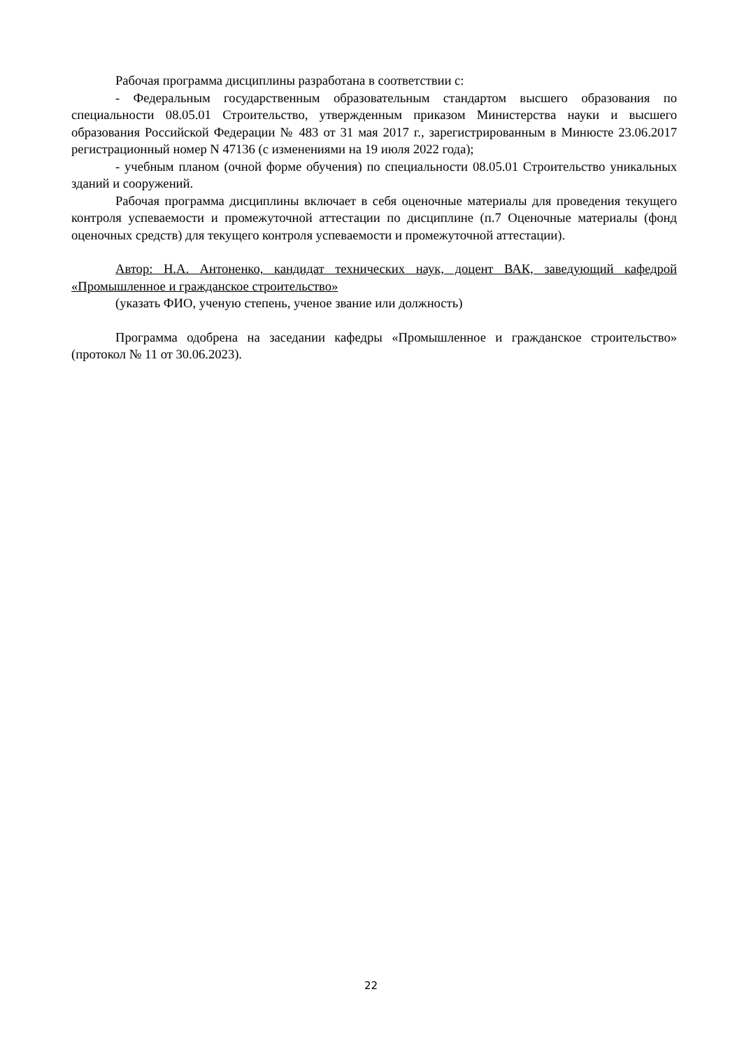Рабочая программа дисциплины разработана в соответствии с:
- Федеральным государственным образовательным стандартом высшего образования по специальности 08.05.01 Строительство, утвержденным приказом Министерства науки и высшего образования Российской Федерации № 483 от 31 мая 2017 г., зарегистрированным в Минюсте 23.06.2017 регистрационный номер N 47136 (с изменениями на 19 июля 2022 года);
- учебным планом (очной форме обучения) по специальности 08.05.01 Строительство уникальных зданий и сооружений.
Рабочая программа дисциплины включает в себя оценочные материалы для проведения текущего контроля успеваемости и промежуточной аттестации по дисциплине (п.7 Оценочные материалы (фонд оценочных средств) для текущего контроля успеваемости и промежуточной аттестации).
Автор: Н.А. Антоненко, кандидат технических наук, доцент ВАК, заведующий кафедрой «Промышленное и гражданское строительство»
(указать ФИО, ученую степень, ученое звание или должность)
Программа одобрена на заседании кафедры «Промышленное и гражданское строительство» (протокол № 11 от 30.06.2023).
22